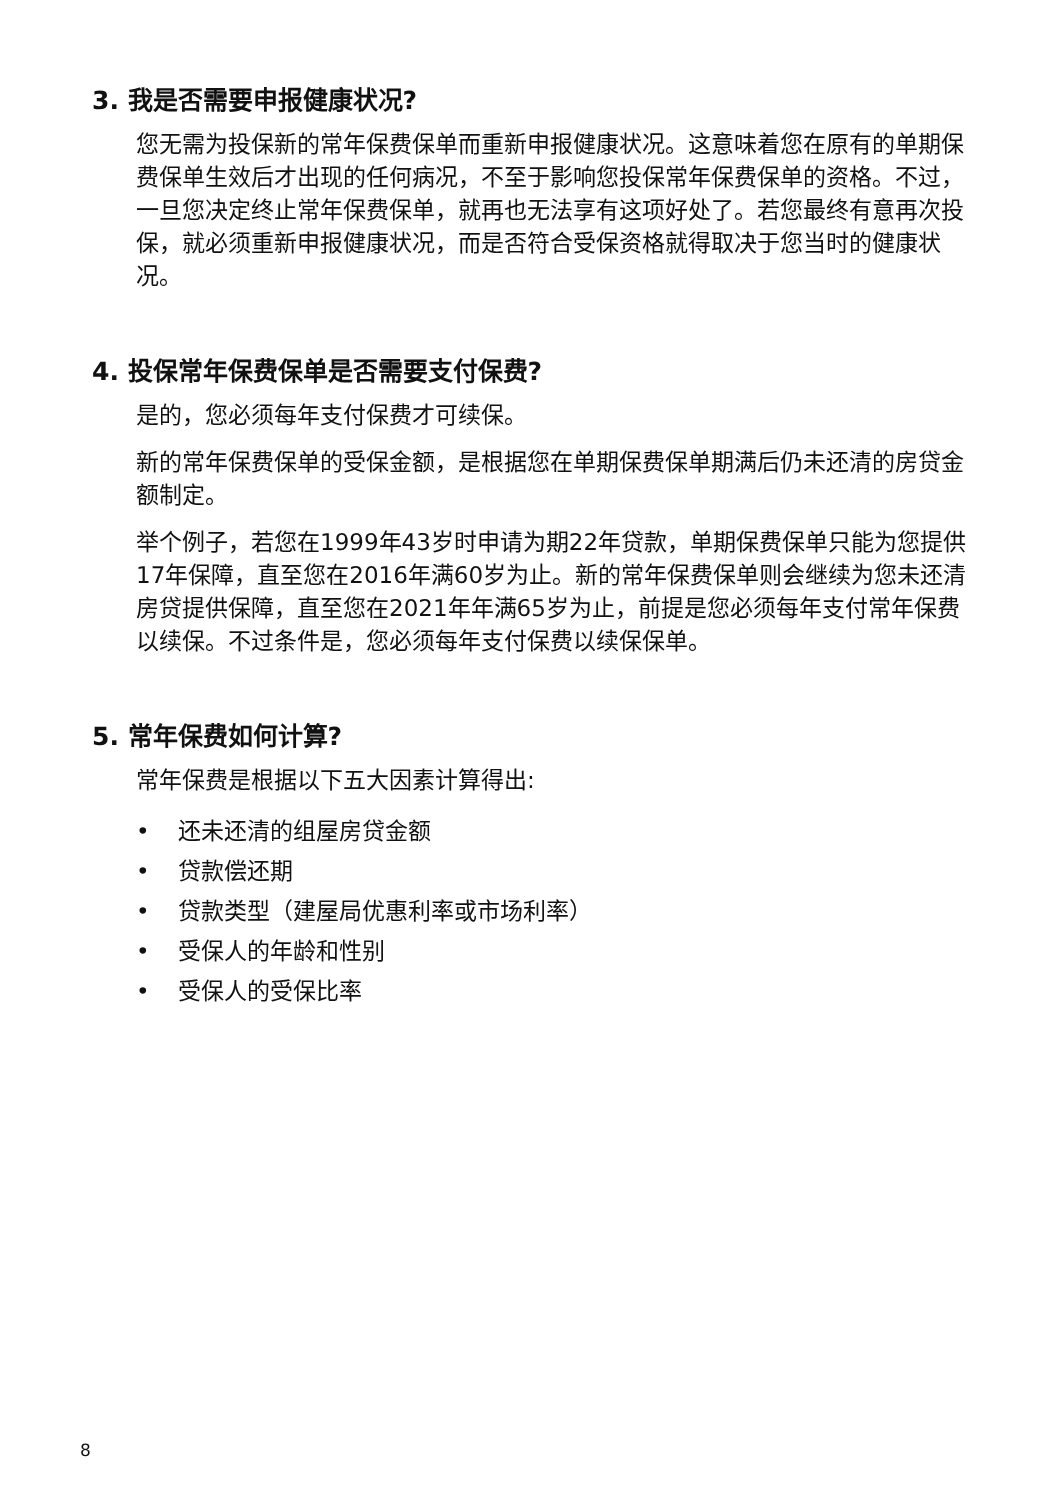3. 我是否需要申报健康状况?
您无需为投保新的常年保费保单而重新申报健康状况。这意味着您在原有的单期保费保单生效后才出现的任何病况，不至于影响您投保常年保费保单的资格。不过，一旦您决定终止常年保费保单，就再也无法享有这项好处了。若您最终有意再次投保，就必须重新申报健康状况，而是否符合受保资格就得取决于您当时的健康状况。
4. 投保常年保费保单是否需要支付保费?
是的，您必须每年支付保费才可续保。
新的常年保费保单的受保金额，是根据您在单期保费保单期满后仍未还清的房贷金额制定。
举个例子，若您在1999年43岁时申请为期22年贷款，单期保费保单只能为您提供17年保障，直至您在2016年满60岁为止。新的常年保费保单则会继续为您未还清房贷提供保障，直至您在2021年年满65岁为止，前提是您必须每年支付常年保费以续保。不过条件是，您必须每年支付保费以续保保单。
5. 常年保费如何计算?
常年保费是根据以下五大因素计算得出:
• 还未还清的组屋房贷金额
• 贷款偿还期
• 贷款类型（建屋局优惠利率或市场利率）
• 受保人的年龄和性别
• 受保人的受保比率
8